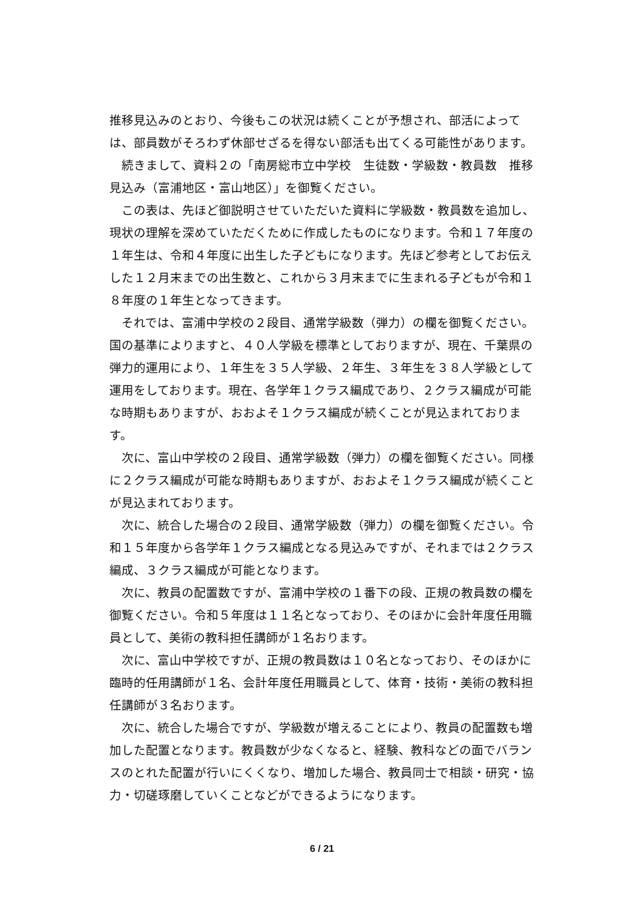推移見込みのとおり、今後もこの状況は続くことが予想され、部活によっては、部員数がそろわず休部せざるを得ない部活も出てくる可能性があります。
　続きまして、資料２の「南房総市立中学校　生徒数・学級数・教員数　推移見込み（富浦地区・富山地区）」を御覧ください。
　この表は、先ほど御説明させていただいた資料に学級数・教員数を追加し、現状の理解を深めていただくために作成したものになります。令和１７年度の１年生は、令和４年度に出生した子どもになります。先ほど参考としてお伝えした１２月末までの出生数と、これから３月末までに生まれる子どもが令和１８年度の１年生となってきます。
　それでは、富浦中学校の２段目、通常学級数（弾力）の欄を御覧ください。国の基準によりますと、４０人学級を標準としておりますが、現在、千葉県の弾力的運用により、１年生を３５人学級、２年生、３年生を３８人学級として運用をしております。現在、各学年１クラス編成であり、２クラス編成が可能な時期もありますが、おおよそ１クラス編成が続くことが見込まれております。
　次に、富山中学校の２段目、通常学級数（弾力）の欄を御覧ください。同様に２クラス編成が可能な時期もありますが、おおよそ１クラス編成が続くことが見込まれております。
　次に、統合した場合の２段目、通常学級数（弾力）の欄を御覧ください。令和１５年度から各学年１クラス編成となる見込みですが、それまでは２クラス編成、３クラス編成が可能となります。
　次に、教員の配置数ですが、富浦中学校の１番下の段、正規の教員数の欄を御覧ください。令和５年度は１１名となっており、そのほかに会計年度任用職員として、美術の教科担任講師が１名おります。
　次に、富山中学校ですが、正規の教員数は１０名となっており、そのほかに臨時的任用講師が１名、会計年度任用職員として、体育・技術・美術の教科担任講師が３名おります。
　次に、統合した場合ですが、学級数が増えることにより、教員の配置数も増加した配置となります。教員数が少なくなると、経験、教科などの面でバランスのとれた配置が行いにくくなり、増加した場合、教員同士で相談・研究・協力・切磋琢磨していくことなどができるようになります。
6 / 21